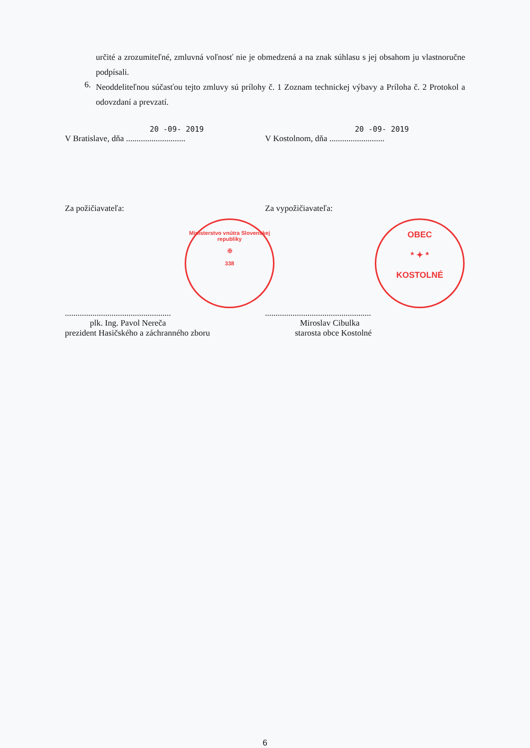určité a zrozumiteľné, zmluvná voľnosť nie je obmedzená a na znak súhlasu s jej obsahom ju vlastnoručne podpísali.
6.
Neoddeliteľnou súčasťou tejto zmluvy sú prílohy č. 1 Zoznam technickej výbavy a Príloha č. 2 Protokol a odovzdaní a prevzatí.
20 -09- 2019
V Bratislave, dňa ............................
20 -09- 2019
V Kostolnom, dňa ..........................
Za požičiavateľa: Za vypožičiavateľa:
Ministerstvo vnútra Slovenskej republiky
✠
338
OBEC
* ✦ *
KOSTOLNÉ
..................................................
plk. Ing. Pavol Nereča
prezident Hasičského a záchranného zboru
..................................................
Miroslav Cibulka
starosta obce Kostolné
6